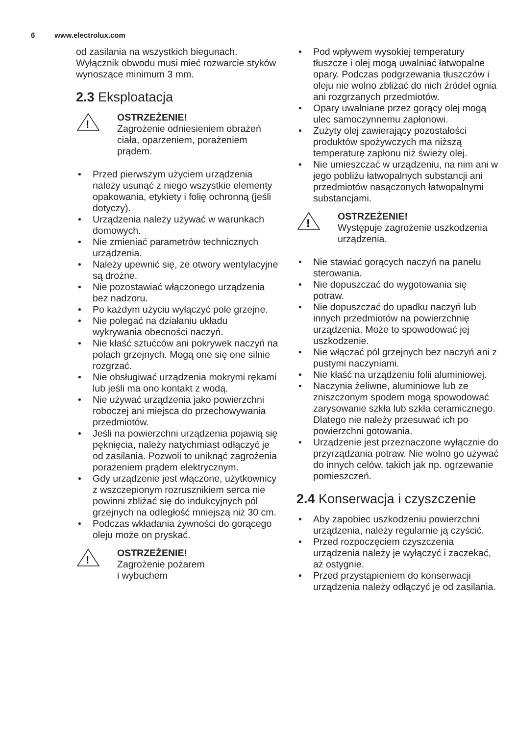6 www.electrolux.com
od zasilania na wszystkich biegunach. Wyłącznik obwodu musi mieć rozwarcie styków wynoszące minimum 3 mm.
2.3 Eksploatacja
!
OSTRZEŻENIE!
Zagrożenie odniesieniem obrażeń ciała, oparzeniem, porażeniem prądem.
• Przed pierwszym użyciem urządzenia należy usunąć z niego wszystkie elementy opakowania, etykiety i folię ochronną (jeśli dotyczy).
• Urządzenia należy używać w warunkach domowych.
• Nie zmieniać parametrów technicznych urządzenia.
• Należy upewnić się, że otwory wentylacyjne są drożne.
• Nie pozostawiać włączonego urządzenia bez nadzoru.
• Po każdym użyciu wyłączyć pole grzejne.
• Nie polegać na działaniu układu wykrywania obecności naczyń.
• Nie kłaść sztućców ani pokrywek naczyń na polach grzejnych. Mogą one się one silnie rozgrzać.
• Nie obsługiwać urządzenia mokrymi rękami lub jeśli ma ono kontakt z wodą.
• Nie używać urządzenia jako powierzchni roboczej ani miejsca do przechowywania przedmiotów.
• Jeśli na powierzchni urządzenia pojawią się pęknięcia, należy natychmiast odłączyć je od zasilania. Pozwoli to uniknąć zagrożenia porażeniem prądem elektrycznym.
• Gdy urządzenie jest włączone, użytkownicy z wszczepionym rozrusznikiem serca nie powinni zbliżać się do indukcyjnych pól grzejnych na odległość mniejszą niż 30 cm.
• Podczas wkładania żywności do gorącego oleju może on pryskać.
!
OSTRZEŻENIE!
Zagrożenie pożarem
i wybuchem
• Pod wpływem wysokiej temperatury tłuszcze i olej mogą uwalniać łatwopalne opary. Podczas podgrzewania tłuszczów i oleju nie wolno zbliżać do nich źródeł ognia ani rozgrzanych przedmiotów.
• Opary uwalniane przez gorący olej mogą ulec samoczynnemu zapłonowi.
• Zużyty olej zawierający pozostałości produktów spożywczych ma niższą temperaturę zapłonu niż świeży olej.
• Nie umieszczać w urządzeniu, na nim ani w jego pobliżu łatwopalnych substancji ani przedmiotów nasączonych łatwopalnymi substancjami.
!
OSTRZEŻENIE!
Występuje zagrożenie uszkodzenia urządzenia.
• Nie stawiać gorących naczyń na panelu sterowania.
• Nie dopuszczać do wygotowania się potraw.
• Nie dopuszczać do upadku naczyń lub innych przedmiotów na powierzchnię urządzenia. Może to spowodować jej uszkodzenie.
• Nie włączać pól grzejnych bez naczyń ani z pustymi naczyniami.
• Nie kłaść na urządzeniu folii aluminiowej.
• Naczynia żeliwne, aluminiowe lub ze zniszczonym spodem mogą spowodować zarysowanie szkła lub szkła ceramicznego. Dlatego nie należy przesuwać ich po powierzchni gotowania.
• Urządzenie jest przeznaczone wyłącznie do przyrządzania potraw. Nie wolno go używać do innych celów, takich jak np. ogrzewanie pomieszczeń.
2.4 Konserwacja i czyszczenie
• Aby zapobiec uszkodzeniu powierzchni urządzenia, należy regularnie ją czyścić.
• Przed rozpoczęciem czyszczenia urządzenia należy je wyłączyć i zaczekać, aż ostygnie.
• Przed przystąpieniem do konserwacji urządzenia należy odłączyć je od zasilania.